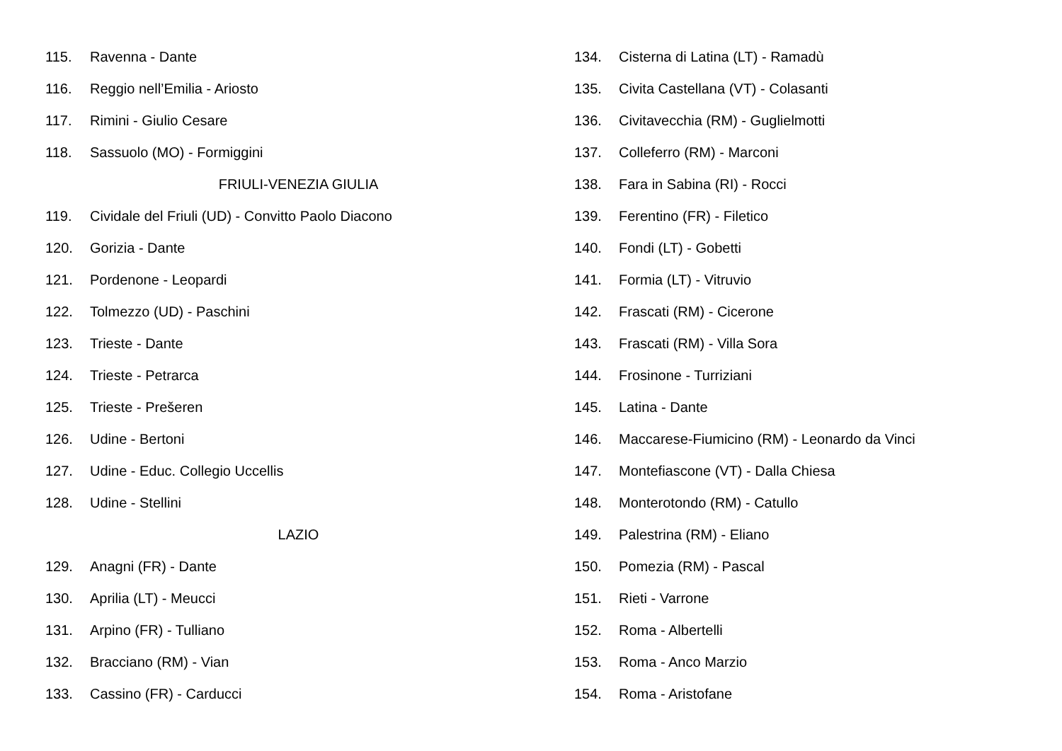115. Ravenna - Dante
116. Reggio nell’Emilia - Ariosto
117. Rimini - Giulio Cesare
118. Sassuolo (MO) - Formiggini
FRIULI-VENEZIA GIULIA
119. Cividale del Friuli (UD) - Convitto Paolo Diacono
120. Gorizia - Dante
121. Pordenone - Leopardi
122. Tolmezzo (UD) - Paschini
123. Trieste - Dante
124. Trieste - Petrarca
125. Trieste - Prešeren
126. Udine - Bertoni
127. Udine - Educ. Collegio Uccellis
128. Udine - Stellini
LAZIO
129. Anagni (FR) - Dante
130. Aprilia (LT) - Meucci
131. Arpino (FR) - Tulliano
132. Bracciano (RM) - Vian
133. Cassino (FR) - Carducci
134. Cisterna di Latina (LT) - Ramadù
135. Civita Castellana (VT) - Colasanti
136. Civitavecchia (RM) - Guglielmotti
137. Colleferro (RM) - Marconi
138. Fara in Sabina (RI) - Rocci
139. Ferentino (FR) - Filetico
140. Fondi (LT) - Gobetti
141. Formia (LT) - Vitruvio
142. Frascati (RM) - Cicerone
143. Frascati (RM) - Villa Sora
144. Frosinone - Turriziani
145. Latina - Dante
146. Maccarese-Fiumicino (RM) - Leonardo da Vinci
147. Montefiascone (VT) - Dalla Chiesa
148. Monterotondo (RM) - Catullo
149. Palestrina (RM) - Eliano
150. Pomezia (RM) - Pascal
151. Rieti - Varrone
152. Roma - Albertelli
153. Roma - Anco Marzio
154. Roma - Aristofane